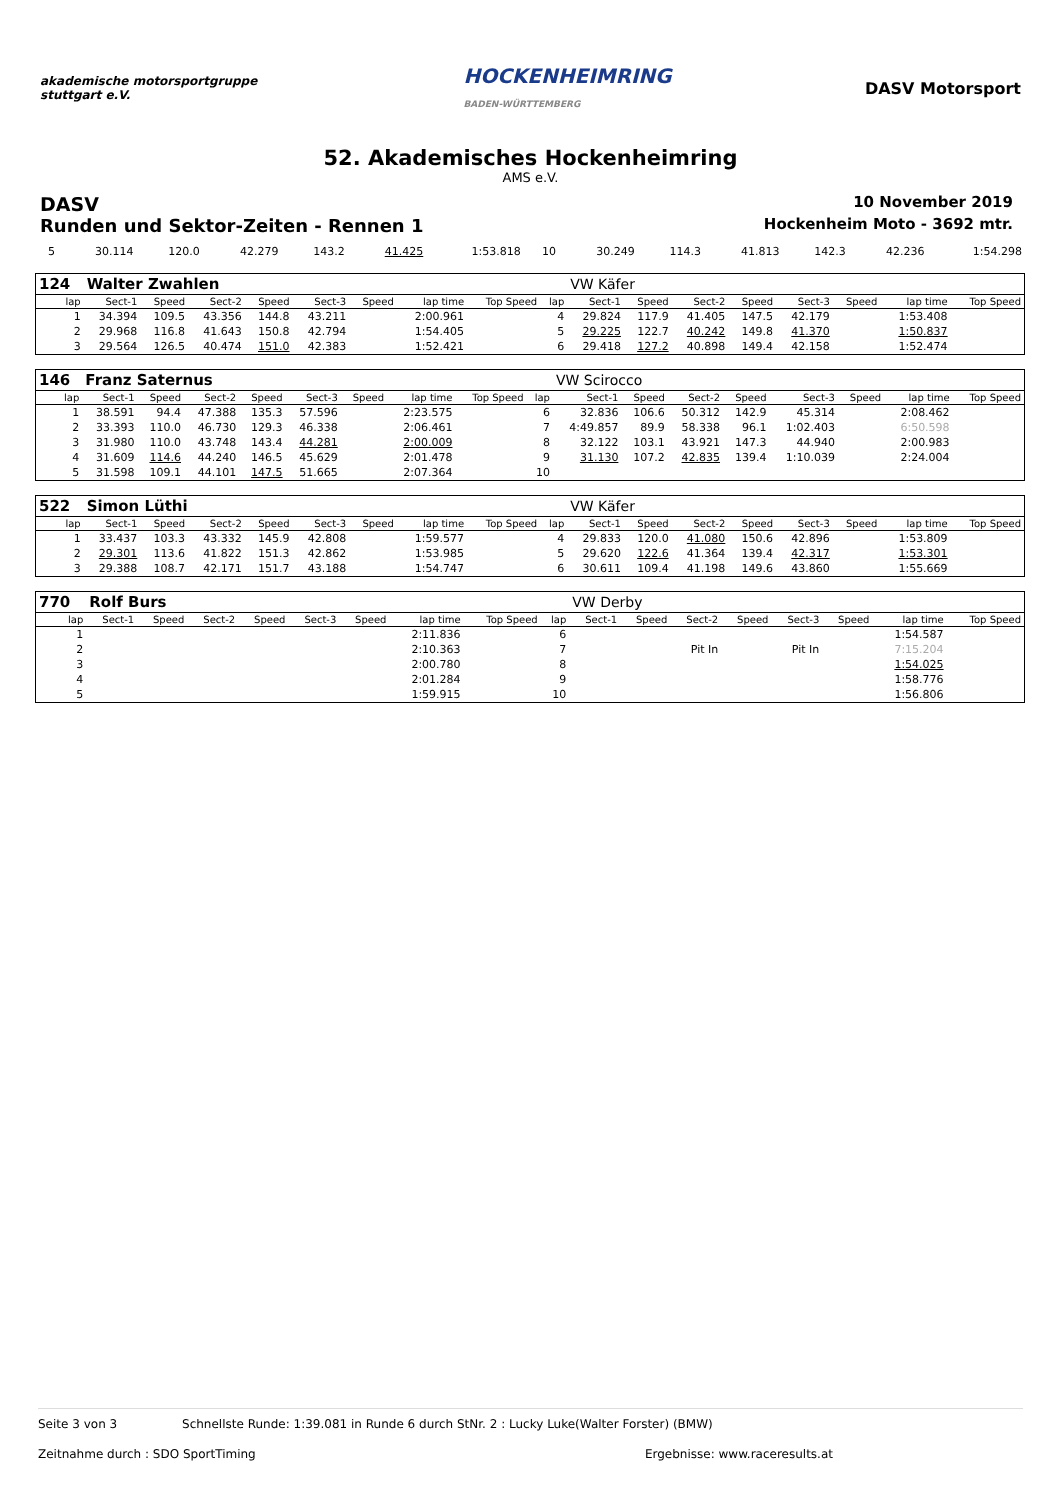akademische motorsportgruppe stuttgart e.V.
HOCKENHEIMRING
BADEN-WÜRTTEMBERG
DASV Motorsport
52. Akademisches Hockenheimring
AMS e.V.
DASV 10 November 2019
Runden und Sektor-Zeiten - Rennen 1 Hockenheim Moto - 3692 mtr.
| 5 | 30.114 | 120.0 | 42.279 | 143.2 | 41.425 | 1:53.818 | 10 | 30.249 | 114.3 | 41.813 | 142.3 | 42.236 | 1:54.298 |
| 124 | Walter Zwahlen | | | | | | | | | VW Käfer | | | | | | | |
| lap | Sect-1 | Speed | Sect-2 | Speed | Sect-3 | Speed | lap time | Top Speed | lap | Sect-1 | Speed | Sect-2 | Speed | Sect-3 | Speed | lap time | Top Speed |
| 1 | 34.394 | 109.5 | 43.356 | 144.8 | 43.211 | | 2:00.961 | | 4 | 29.824 | 117.9 | 41.405 | 147.5 | 42.179 | | 1:53.408 | |
| 2 | 29.968 | 116.8 | 41.643 | 150.8 | 42.794 | | 1:54.405 | | 5 | 29.225 | 122.7 | 40.242 | 149.8 | 41.370 | | 1:50.837 | |
| 3 | 29.564 | 126.5 | 40.474 | 151.0 | 42.383 | | 1:52.421 | | 6 | 29.418 | 127.2 | 40.898 | 149.4 | 42.158 | | 1:52.474 | |
| 146 | Franz Saternus | | | | | | | | | VW Scirocco | | | | | | | |
| lap | Sect-1 | Speed | Sect-2 | Speed | Sect-3 | Speed | lap time | Top Speed | lap | Sect-1 | Speed | Sect-2 | Speed | Sect-3 | Speed | lap time | Top Speed |
| 1 | 38.591 | 94.4 | 47.388 | 135.3 | 57.596 | | 2:23.575 | | 6 | 32.836 | 106.6 | 50.312 | 142.9 | 45.314 | | 2:08.462 | |
| 2 | 33.393 | 110.0 | 46.730 | 129.3 | 46.338 | | 2:06.461 | | 7 | 4:49.857 | 89.9 | 58.338 | 96.1 | 1:02.403 | | 6:50.598 | |
| 3 | 31.980 | 110.0 | 43.748 | 143.4 | 44.281 | | 2:00.009 | | 8 | 32.122 | 103.1 | 43.921 | 147.3 | 44.940 | | 2:00.983 | |
| 4 | 31.609 | 114.6 | 44.240 | 146.5 | 45.629 | | 2:01.478 | | 9 | 31.130 | 107.2 | 42.835 | 139.4 | 1:10.039 | | 2:24.004 | |
| 5 | 31.598 | 109.1 | 44.101 | 147.5 | 51.665 | | 2:07.364 | | 10 | | | | | | | | |
| 522 | Simon Lüthi | | | | | | | | | VW Käfer | | | | | | | |
| lap | Sect-1 | Speed | Sect-2 | Speed | Sect-3 | Speed | lap time | Top Speed | lap | Sect-1 | Speed | Sect-2 | Speed | Sect-3 | Speed | lap time | Top Speed |
| 1 | 33.437 | 103.3 | 43.332 | 145.9 | 42.808 | | 1:59.577 | | 4 | 29.833 | 120.0 | 41.080 | 150.6 | 42.896 | | 1:53.809 | |
| 2 | 29.301 | 113.6 | 41.822 | 151.3 | 42.862 | | 1:53.985 | | 5 | 29.620 | 122.6 | 41.364 | 139.4 | 42.317 | | 1:53.301 | |
| 3 | 29.388 | 108.7 | 42.171 | 151.7 | 43.188 | | 1:54.747 | | 6 | 30.611 | 109.4 | 41.198 | 149.6 | 43.860 | | 1:55.669 | |
| 770 | Rolf Burs | | | | | | | | | VW Derby | | | | | | | |
| lap | Sect-1 | Speed | Sect-2 | Speed | Sect-3 | Speed | lap time | Top Speed | lap | Sect-1 | Speed | Sect-2 | Speed | Sect-3 | Speed | lap time | Top Speed |
| 1 | | | | | | | 2:11.836 | | 6 | | | | | | | 1:54.587 | |
| 2 | | | | | | | 2:10.363 | | 7 | | | Pit In | | Pit In | | 7:15.204 | |
| 3 | | | | | | | 2:00.780 | | 8 | | | | | | | 1:54.025 | |
| 4 | | | | | | | 2:01.284 | | 9 | | | | | | | 1:58.776 | |
| 5 | | | | | | | 1:59.915 | | 10 | | | | | | | 1:56.806 | |
Seite 3 von 3 Schnellste Runde: 1:39.081 in Runde 6 durch StNr. 2 : Lucky Luke(Walter Forster) (BMW)
Zeitnahme durch : SDO SportTiming Ergebnisse: www.raceresults.at